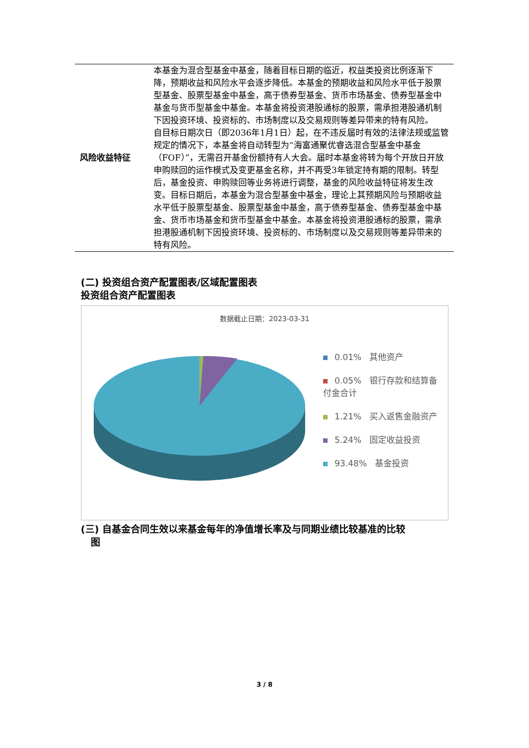| 风险收益特征 | 本基金为混合型基金中基金，随着目标日期的临近，权益类投资比例逐渐下降，预期收益和风险水平会逐步降低。本基金的预期收益和风险水平低于股票型基金、股票型基金中基金，高于债券型基金、货币市场基金、债券型基金中基金与货币型基金中基金。本基金将投资港股通标的股票，需承担港股通机制下因投资环境、投资标的、市场制度以及交易规则等差异带来的特有风险。 自目标日期次日（即2036年1月1日）起，在不违反届时有效的法律法规或监管规定的情况下，本基金将自动转型为“海富通聚优睿选混合型基金中基金（FOF）”，无需召开基金份额持有人大会。届时本基金将转为每个开放日开放申购赎回的运作模式及变更基金名称，并不再受3年锁定持有期的限制。转型后，基金投资、申购赎回等业务将进行调整，基金的风险收益特征将发生改变。目标日期后，本基金为混合型基金中基金，理论上其预期风险与预期收益水平低于股票型基金、股票型基金中基金，高于债券型基金、债券型基金中基金、货币市场基金和货币型基金中基金。本基金将投资港股通标的股票，需承担港股通机制下因投资环境、投资标的、市场制度以及交易规则等差异带来的特有风险。 |
(二) 投资组合资产配置图表/区域配置图表
投资组合资产配置图表
数据截止日期：2023-03-31
0.01% 其他资产
0.05% 银行存款和结算备付金合计
1.21% 买入返售金融资产
5.24% 固定收益投资
93.48% 基金投资
(三) 自基金合同生效以来基金每年的净值增长率及与同期业绩比较基准的比较
图
3 / 8